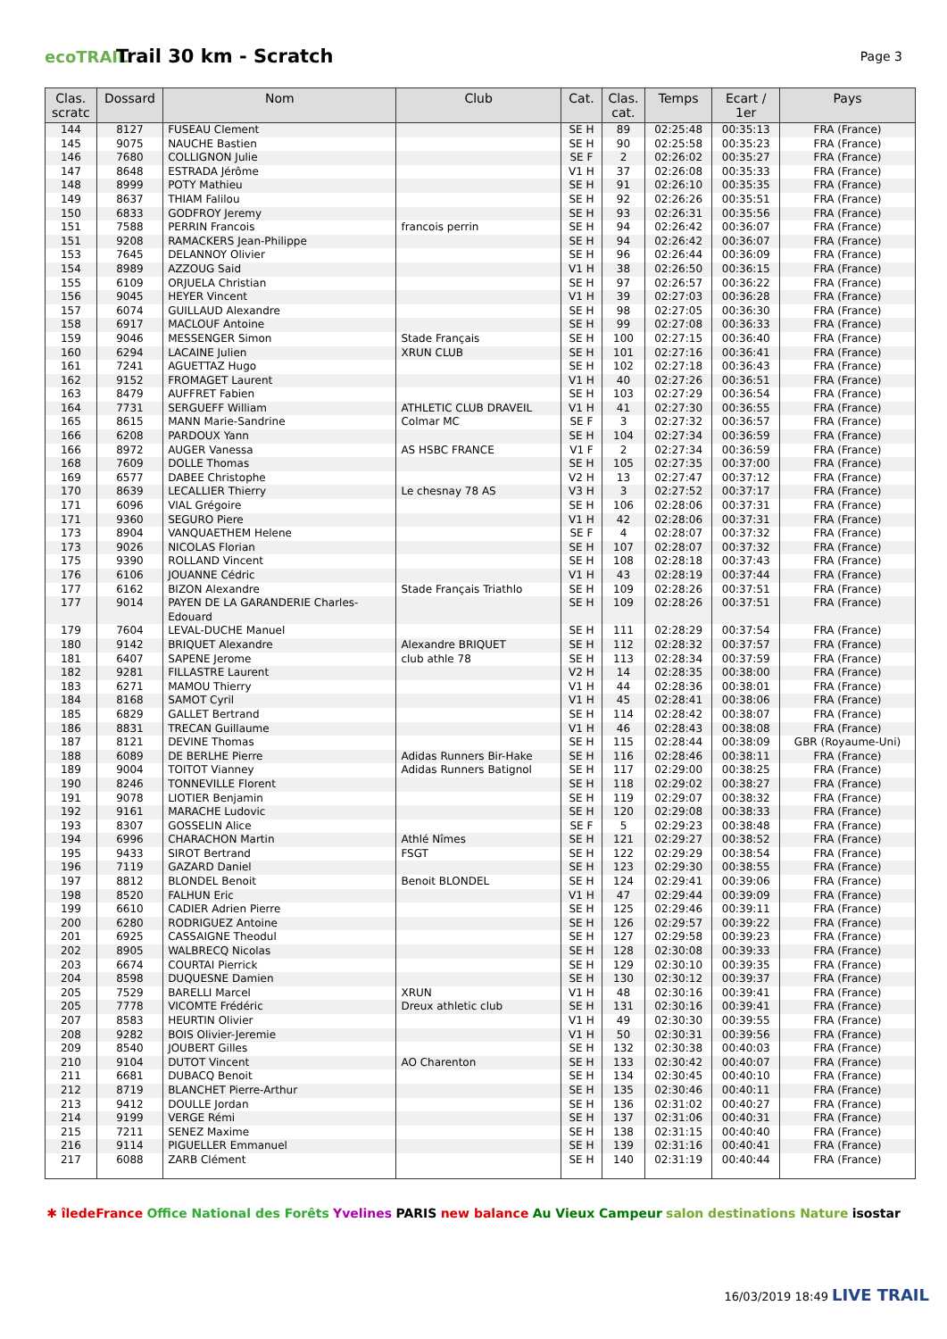ecoTRAIL
Trail 30 km - Scratch
Page 3
| Clas. scratc | Dossard | Nom | Club | Cat. | Clas. cat. | Temps | Ecart / 1er | Pays |
| --- | --- | --- | --- | --- | --- | --- | --- | --- |
| 144 | 8127 | FUSEAU Clement | | SE H | 89 | 02:25:48 | 00:35:13 | FRA (France) |
| 145 | 9075 | NAUCHE Bastien | | SE H | 90 | 02:25:58 | 00:35:23 | FRA (France) |
| 146 | 7680 | COLLIGNON Julie | | SE F | 2 | 02:26:02 | 00:35:27 | FRA (France) |
| 147 | 8648 | ESTRADA Jérôme | | V1 H | 37 | 02:26:08 | 00:35:33 | FRA (France) |
| 148 | 8999 | POTY Mathieu | | SE H | 91 | 02:26:10 | 00:35:35 | FRA (France) |
| 149 | 8637 | THIAM Falilou | | SE H | 92 | 02:26:26 | 00:35:51 | FRA (France) |
| 150 | 6833 | GODFROY Jeremy | | SE H | 93 | 02:26:31 | 00:35:56 | FRA (France) |
| 151 | 7588 | PERRIN Francois | francois perrin | SE H | 94 | 02:26:42 | 00:36:07 | FRA (France) |
| 151 | 9208 | RAMACKERS Jean-Philippe | | SE H | 94 | 02:26:42 | 00:36:07 | FRA (France) |
| 153 | 7645 | DELANNOY Olivier | | SE H | 96 | 02:26:44 | 00:36:09 | FRA (France) |
| 154 | 8989 | AZZOUG Said | | V1 H | 38 | 02:26:50 | 00:36:15 | FRA (France) |
| 155 | 6109 | ORJUELA Christian | | SE H | 97 | 02:26:57 | 00:36:22 | FRA (France) |
| 156 | 9045 | HEYER Vincent | | V1 H | 39 | 02:27:03 | 00:36:28 | FRA (France) |
| 157 | 6074 | GUILLAUD Alexandre | | SE H | 98 | 02:27:05 | 00:36:30 | FRA (France) |
| 158 | 6917 | MACLOUF Antoine | | SE H | 99 | 02:27:08 | 00:36:33 | FRA (France) |
| 159 | 9046 | MESSENGER Simon | Stade Français | SE H | 100 | 02:27:15 | 00:36:40 | FRA (France) |
| 160 | 6294 | LACAINE Julien | XRUN CLUB | SE H | 101 | 02:27:16 | 00:36:41 | FRA (France) |
| 161 | 7241 | AGUETTAZ Hugo | | SE H | 102 | 02:27:18 | 00:36:43 | FRA (France) |
| 162 | 9152 | FROMAGET Laurent | | V1 H | 40 | 02:27:26 | 00:36:51 | FRA (France) |
| 163 | 8479 | AUFFRET Fabien | | SE H | 103 | 02:27:29 | 00:36:54 | FRA (France) |
| 164 | 7731 | SERGUEFF William | ATHLETIC CLUB DRAVEIL | V1 H | 41 | 02:27:30 | 00:36:55 | FRA (France) |
| 165 | 8615 | MANN Marie-Sandrine | Colmar MC | SE F | 3 | 02:27:32 | 00:36:57 | FRA (France) |
| 166 | 6208 | PARDOUX Yann | | SE H | 104 | 02:27:34 | 00:36:59 | FRA (France) |
| 166 | 8972 | AUGER Vanessa | AS HSBC FRANCE | V1 F | 2 | 02:27:34 | 00:36:59 | FRA (France) |
| 168 | 7609 | DOLLE Thomas | | SE H | 105 | 02:27:35 | 00:37:00 | FRA (France) |
| 169 | 6577 | DABEE Christophe | | V2 H | 13 | 02:27:47 | 00:37:12 | FRA (France) |
| 170 | 8639 | LECALLIER Thierry | Le chesnay 78 AS | V3 H | 3 | 02:27:52 | 00:37:17 | FRA (France) |
| 171 | 6096 | VIAL Grégoire | | SE H | 106 | 02:28:06 | 00:37:31 | FRA (France) |
| 171 | 9360 | SEGURO Piere | | V1 H | 42 | 02:28:06 | 00:37:31 | FRA (France) |
| 173 | 8904 | VANQUAETHEM Helene | | SE F | 4 | 02:28:07 | 00:37:32 | FRA (France) |
| 173 | 9026 | NICOLAS Florian | | SE H | 107 | 02:28:07 | 00:37:32 | FRA (France) |
| 175 | 9390 | ROLLAND Vincent | | SE H | 108 | 02:28:18 | 00:37:43 | FRA (France) |
| 176 | 6106 | JOUANNE Cédric | | V1 H | 43 | 02:28:19 | 00:37:44 | FRA (France) |
| 177 | 6162 | BIZON Alexandre | Stade Français Triathlo | SE H | 109 | 02:28:26 | 00:37:51 | FRA (France) |
| 177 | 9014 | PAYEN DE LA GARANDERIE Charles- Edouard | | SE H | 109 | 02:28:26 | 00:37:51 | FRA (France) |
| 179 | 7604 | LEVAL-DUCHE Manuel | | SE H | 111 | 02:28:29 | 00:37:54 | FRA (France) |
| 180 | 9142 | BRIQUET Alexandre | Alexandre BRIQUET | SE H | 112 | 02:28:32 | 00:37:57 | FRA (France) |
| 181 | 6407 | SAPENE Jerome | club athle 78 | SE H | 113 | 02:28:34 | 00:37:59 | FRA (France) |
| 182 | 9281 | FILLASTRE Laurent | | V2 H | 14 | 02:28:35 | 00:38:00 | FRA (France) |
| 183 | 6271 | MAMOU Thierry | | V1 H | 44 | 02:28:36 | 00:38:01 | FRA (France) |
| 184 | 8168 | SAMOT Cyril | | V1 H | 45 | 02:28:41 | 00:38:06 | FRA (France) |
| 185 | 6829 | GALLET Bertrand | | SE H | 114 | 02:28:42 | 00:38:07 | FRA (France) |
| 186 | 8831 | TRECAN Guillaume | | V1 H | 46 | 02:28:43 | 00:38:08 | FRA (France) |
| 187 | 8121 | DEVINE Thomas | | SE H | 115 | 02:28:44 | 00:38:09 | GBR (Royaume-Uni) |
| 188 | 6089 | DE BERLHE Pierre | Adidas Runners Bir-Hake | SE H | 116 | 02:28:46 | 00:38:11 | FRA (France) |
| 189 | 9004 | TOITOT Vianney | Adidas Runners Batignol | SE H | 117 | 02:29:00 | 00:38:25 | FRA (France) |
| 190 | 8246 | TONNEVILLE Florent | | SE H | 118 | 02:29:02 | 00:38:27 | FRA (France) |
| 191 | 9078 | LIOTIER Benjamin | | SE H | 119 | 02:29:07 | 00:38:32 | FRA (France) |
| 192 | 9161 | MARACHE Ludovic | | SE H | 120 | 02:29:08 | 00:38:33 | FRA (France) |
| 193 | 8307 | GOSSELIN Alice | | SE F | 5 | 02:29:23 | 00:38:48 | FRA (France) |
| 194 | 6996 | CHARACHON Martin | Athlé Nîmes | SE H | 121 | 02:29:27 | 00:38:52 | FRA (France) |
| 195 | 9433 | SIROT Bertrand | FSGT | SE H | 122 | 02:29:29 | 00:38:54 | FRA (France) |
| 196 | 7119 | GAZARD Daniel | | SE H | 123 | 02:29:30 | 00:38:55 | FRA (France) |
| 197 | 8812 | BLONDEL Benoit | Benoit BLONDEL | SE H | 124 | 02:29:41 | 00:39:06 | FRA (France) |
| 198 | 8520 | FALHUN Eric | | V1 H | 47 | 02:29:44 | 00:39:09 | FRA (France) |
| 199 | 6610 | CADIER Adrien Pierre | | SE H | 125 | 02:29:46 | 00:39:11 | FRA (France) |
| 200 | 6280 | RODRIGUEZ Antoine | | SE H | 126 | 02:29:57 | 00:39:22 | FRA (France) |
| 201 | 6925 | CASSAIGNE Theodul | | SE H | 127 | 02:29:58 | 00:39:23 | FRA (France) |
| 202 | 8905 | WALBRECQ Nicolas | | SE H | 128 | 02:30:08 | 00:39:33 | FRA (France) |
| 203 | 6674 | COURTAI Pierrick | | SE H | 129 | 02:30:10 | 00:39:35 | FRA (France) |
| 204 | 8598 | DUQUESNE Damien | | SE H | 130 | 02:30:12 | 00:39:37 | FRA (France) |
| 205 | 7529 | BARELLI Marcel | XRUN | V1 H | 48 | 02:30:16 | 00:39:41 | FRA (France) |
| 205 | 7778 | VICOMTE Frédéric | Dreux athletic club | SE H | 131 | 02:30:16 | 00:39:41 | FRA (France) |
| 207 | 8583 | HEURTIN Olivier | | V1 H | 49 | 02:30:30 | 00:39:55 | FRA (France) |
| 208 | 9282 | BOIS Olivier-Jeremie | | V1 H | 50 | 02:30:31 | 00:39:56 | FRA (France) |
| 209 | 8540 | JOUBERT Gilles | | SE H | 132 | 02:30:38 | 00:40:03 | FRA (France) |
| 210 | 9104 | DUTOT Vincent | AO Charenton | SE H | 133 | 02:30:42 | 00:40:07 | FRA (France) |
| 211 | 6681 | DUBACQ Benoit | | SE H | 134 | 02:30:45 | 00:40:10 | FRA (France) |
| 212 | 8719 | BLANCHET Pierre-Arthur | | SE H | 135 | 02:30:46 | 00:40:11 | FRA (France) |
| 213 | 9412 | DOULLE Jordan | | SE H | 136 | 02:31:02 | 00:40:27 | FRA (France) |
| 214 | 9199 | VERGE Rémi | | SE H | 137 | 02:31:06 | 00:40:31 | FRA (France) |
| 215 | 7211 | SENEZ Maxime | | SE H | 138 | 02:31:15 | 00:40:40 | FRA (France) |
| 216 | 9114 | PIGUELLER Emmanuel | | SE H | 139 | 02:31:16 | 00:40:41 | FRA (France) |
| 217 | 6088 | ZARB Clément | | SE H | 140 | 02:31:19 | 00:40:44 | FRA (France) |
✱ îledeFrance Office National des Forêts Yvelines PARIS new balance Au Vieux Campeur salon destinations Nature isostar
16/03/2019 18:49 LIVE TRAIL